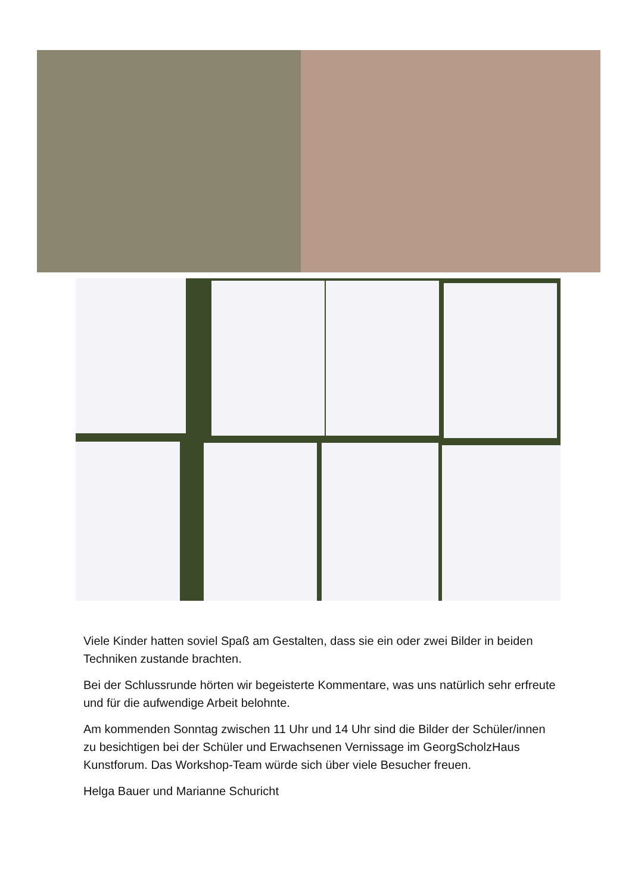Viele Kinder hatten soviel Spaß am Gestalten, dass sie ein oder zwei Bilder in beiden Techniken zustande brachten.
Bei der Schlussrunde hörten wir begeisterte Kommentare, was uns natürlich sehr erfreute und für die aufwendige Arbeit belohnte.
Am kommenden Sonntag zwischen 11 Uhr und 14 Uhr sind die Bilder der Schüler/innen zu besichtigen bei der Schüler und Erwachsenen Vernissage im GeorgScholzHaus Kunstforum. Das Workshop-Team würde sich über viele Besucher freuen.
Helga Bauer und Marianne Schuricht